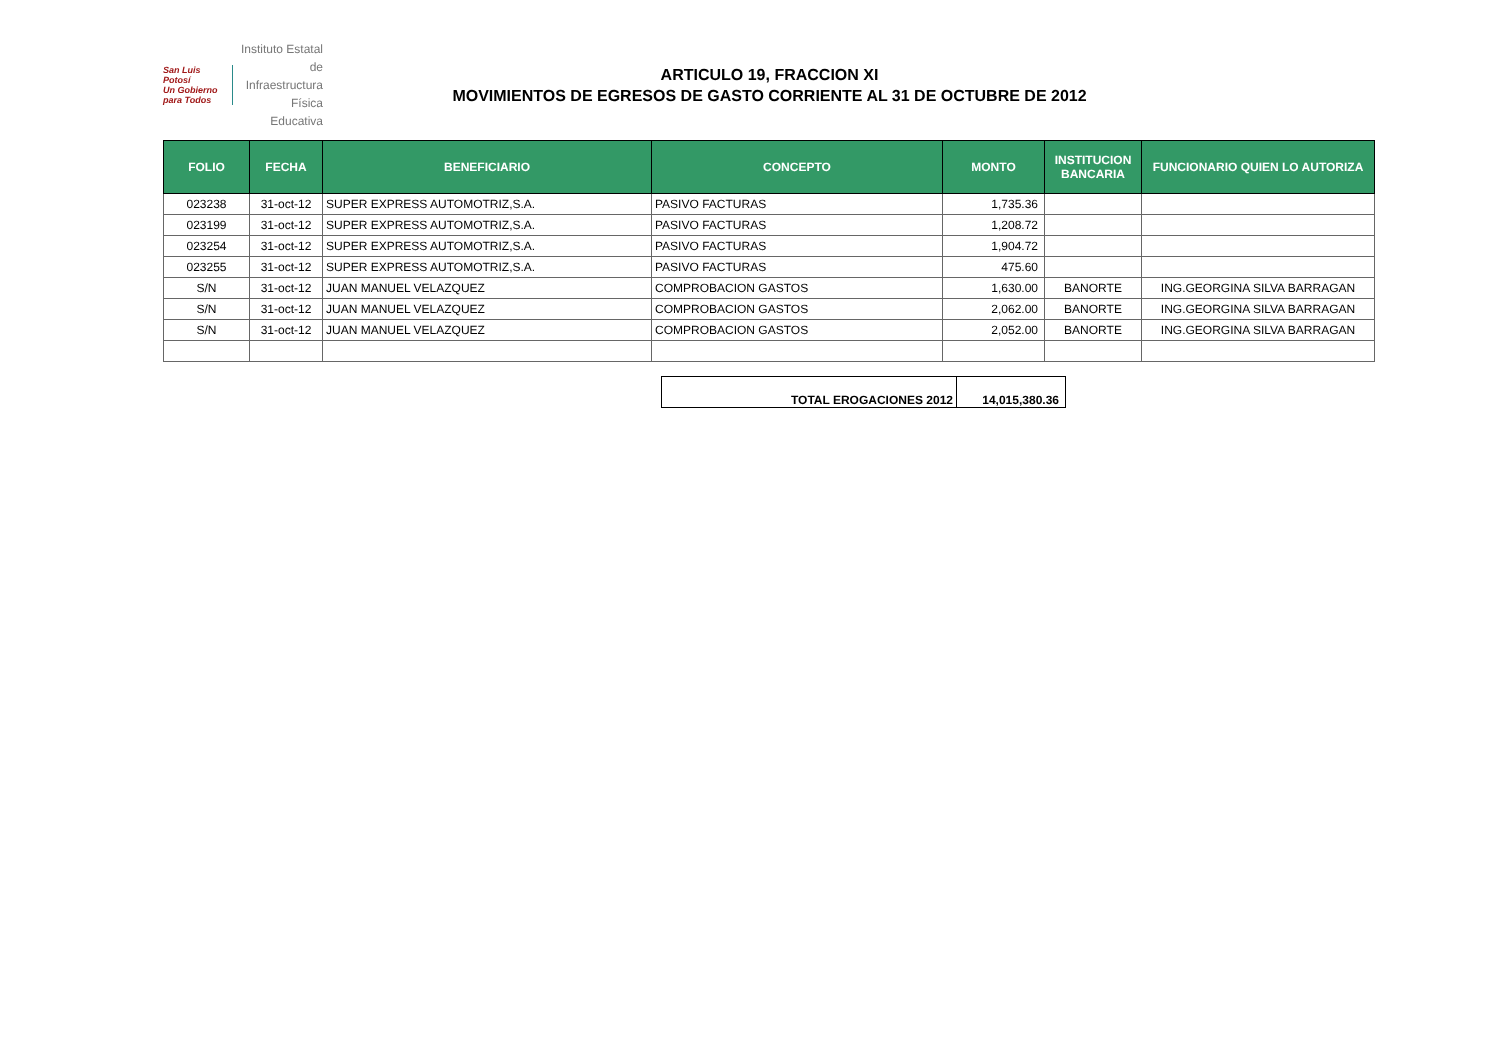San Luis Potosí
Un Gobierno para Todos
Instituto Estatal
de Infraestructura
Física Educativa
ARTICULO 19, FRACCION XI
MOVIMIENTOS DE EGRESOS DE GASTO CORRIENTE AL 31 DE OCTUBRE DE 2012
| FOLIO | FECHA | BENEFICIARIO | CONCEPTO | MONTO | INSTITUCION BANCARIA | FUNCIONARIO QUIEN LO AUTORIZA |
| --- | --- | --- | --- | --- | --- | --- |
| 023238 | 31-oct-12 | SUPER EXPRESS AUTOMOTRIZ,S.A. | PASIVO FACTURAS | 1,735.36 | | |
| 023199 | 31-oct-12 | SUPER EXPRESS AUTOMOTRIZ,S.A. | PASIVO FACTURAS | 1,208.72 | | |
| 023254 | 31-oct-12 | SUPER EXPRESS AUTOMOTRIZ,S.A. | PASIVO FACTURAS | 1,904.72 | | |
| 023255 | 31-oct-12 | SUPER EXPRESS AUTOMOTRIZ,S.A. | PASIVO FACTURAS | 475.60 | | |
| S/N | 31-oct-12 | JUAN MANUEL VELAZQUEZ | COMPROBACION GASTOS | 1,630.00 | BANORTE | ING.GEORGINA SILVA BARRAGAN |
| S/N | 31-oct-12 | JUAN MANUEL VELAZQUEZ | COMPROBACION GASTOS | 2,062.00 | BANORTE | ING.GEORGINA SILVA BARRAGAN |
| S/N | 31-oct-12 | JUAN MANUEL VELAZQUEZ | COMPROBACION GASTOS | 2,052.00 | BANORTE | ING.GEORGINA SILVA BARRAGAN |
| TOTAL EROGACIONES 2012 | 14,015,380.36 |